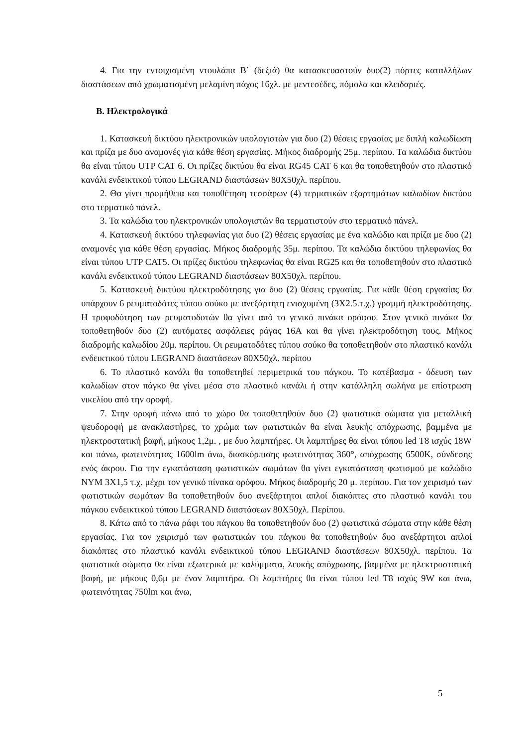4. Για την εντοιχισμένη ντουλάπα Β΄ (δεξιά) θα κατασκευαστούν δυο(2) πόρτες καταλλήλων διαστάσεων από χρωματισμένη μελαμίνη πάχος 16χλ. με μεντεσέδες, πόμολα και κλειδαριές.
Β. Ηλεκτρολογικά
1. Κατασκευή δικτύου ηλεκτρονικών υπολογιστών για δυο (2) θέσεις εργασίας με διπλή καλωδίωση και πρίζα με δυο αναμονές για κάθε θέση εργασίας. Μήκος διαδρομής 25μ. περίπου. Τα καλώδια δικτύου θα είναι τύπου UTP CAT 6. Οι πρίζες δικτύου θα είναι RG45 CAT 6 και θα τοποθετηθούν στο πλαστικό κανάλι ενδεικτικού τύπου LEGRAND διαστάσεων 80Χ50χλ. περίπου.
2. Θα γίνει προμήθεια και τοποθέτηση τεσσάρων (4) τερματικών εξαρτημάτων καλωδίων δικτύου στο τερματικό πάνελ.
3. Τα καλώδια του ηλεκτρονικών υπολογιστών θα τερματιστούν στο τερματικό πάνελ.
4. Κατασκευή δικτύου τηλεφωνίας για δυο (2) θέσεις εργασίας με ένα καλώδιο και πρίζα με δυο (2) αναμονές για κάθε θέση εργασίας. Μήκος διαδρομής 35μ. περίπου. Τα καλώδια δικτύου τηλεφωνίας θα είναι τύπου UTP CAT5. Οι πρίζες δικτύου τηλεφωνίας θα είναι RG25 και θα τοποθετηθούν στο πλαστικό κανάλι ενδεικτικού τύπου LEGRAND διαστάσεων 80Χ50χλ. περίπου.
5. Κατασκευή δικτύου ηλεκτροδότησης για δυο (2) θέσεις εργασίας. Για κάθε θέση εργασίας θα υπάρχουν 6 ρευματοδότες τύπου σούκο με ανεξάρτητη ενισχυμένη (3Χ2.5.τ.χ.) γραμμή ηλεκτροδότησης. Η τροφοδότηση των ρευματοδοτών θα γίνει από το γενικό πινάκα ορόφου. Στον γενικό πινάκα θα τοποθετηθούν δυο (2) αυτόματες ασφάλειες ράγας 16Α και θα γίνει ηλεκτροδότηση τους. Μήκος διαδρομής καλωδίου 20μ. περίπου. Οι ρευματοδότες τύπου σούκο θα τοποθετηθούν στο πλαστικό κανάλι ενδεικτικού τύπου LEGRAND διαστάσεων 80Χ50χλ. περίπου
6. Το πλαστικό κανάλι θα τοποθετηθεί περιμετρικά του πάγκου. Το κατέβασμα - όδευση των καλωδίων στον πάγκο θα γίνει μέσα στο πλαστικό κανάλι ή στην κατάλληλη σωλήνα με επίστρωση νικελίου από την οροφή.
7. Στην οροφή πάνω από το χώρο θα τοποθετηθούν δυο (2) φωτιστικά σώματα για μεταλλική ψευδοροφή με ανακλαστήρες, το χρώμα των φωτιστικών θα είναι λευκής απόχρωσης, βαμμένα με ηλεκτροστατική βαφή, μήκους 1,2μ. , με δυο λαμπτήρες. Οι λαμπτήρες θα είναι τύπου led T8 ισχύς 18W και πάνω, φωτεινότητας 1600lm άνω, διασκόρπισης φωτεινότητας 360°, απόχρωσης 6500Κ, σύνδεσης ενός άκρου. Για την εγκατάσταση φωτιστικών σωμάτων θα γίνει εγκατάσταση φωτισμού με καλώδιο ΝΥΜ 3Χ1,5 τ.χ. μέχρι τον γενικό πίνακα ορόφου. Μήκος διαδρομής 20 μ. περίπου. Για τον χειρισμό των φωτιστικών σωμάτων θα τοποθετηθούν δυο ανεξάρτητοι απλοί διακόπτες στο πλαστικό κανάλι του πάγκου ενδεικτικού τύπου LEGRAND διαστάσεων 80Χ50χλ. Περίπου.
8. Κάτω από το πάνω ράφι του πάγκου θα τοποθετηθούν δυο (2) φωτιστικά σώματα στην κάθε θέση εργασίας. Για τον χειρισμό των φωτιστικών του πάγκου θα τοποθετηθούν δυο ανεξάρτητοι απλοί διακόπτες στο πλαστικό κανάλι ενδεικτικού τύπου LEGRAND διαστάσεων 80Χ50χλ. περίπου. Τα φωτιστικά σώματα θα είναι εξωτερικά με καλύμματα, λευκής απόχρωσης, βαμμένα με ηλεκτροστατική βαφή, με μήκους 0,6μ με έναν λαμπτήρα. Οι λαμπτήρες θα είναι τύπου led T8 ισχύς 9W και άνω, φωτεινότητας 750lm και άνω,
5